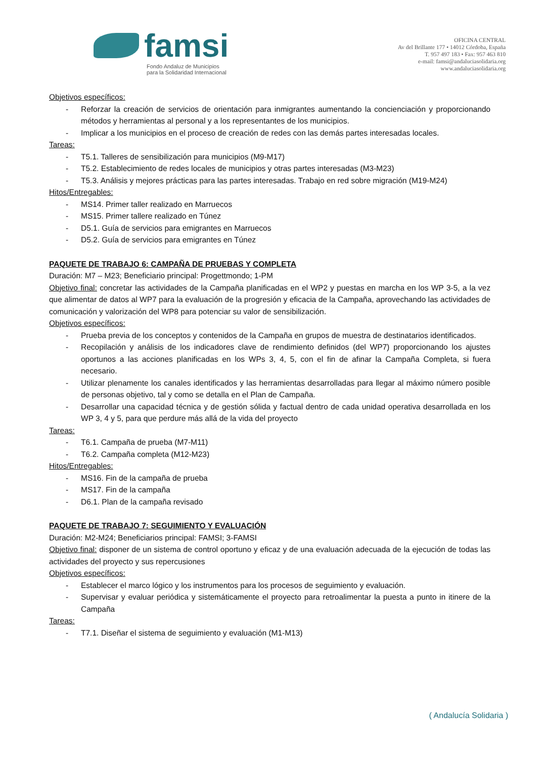famsi
Fondo Andaluz de Municipios
para la Solidaridad Internacional
OFICINA CENTRAL
Av del Brillante 177 • 14012 Córdoba, España
T. 957 497 183 • Fax: 957 463 810
e-mail: famsi@andaluciasolidaria.org
www.andaluciasolidaria.org
Objetivos específicos:
- Reforzar la creación de servicios de orientación para inmigrantes aumentando la concienciación y proporcionando métodos y herramientas al personal y a los representantes de los municipios.
- Implicar a los municipios en el proceso de creación de redes con las demás partes interesadas locales.
Tareas:
- T5.1. Talleres de sensibilización para municipios (M9-M17)
- T5.2. Establecimiento de redes locales de municipios y otras partes interesadas (M3-M23)
- T5.3. Análisis y mejores prácticas para las partes interesadas. Trabajo en red sobre migración (M19-M24)
Hitos/Entregables:
- MS14. Primer taller realizado en Marruecos
- MS15. Primer tallere realizado en Túnez
- D5.1. Guía de servicios para emigrantes en Marruecos
- D5.2. Guía de servicios para emigrantes en Túnez
PAQUETE DE TRABAJO 6: CAMPAÑA DE PRUEBAS Y COMPLETA
Duración: M7 – M23; Beneficiario principal: Progettmondo; 1-PM
Objetivo final: concretar las actividades de la Campaña planificadas en el WP2 y puestas en marcha en los WP 3-5, a la vez que alimentar de datos al WP7 para la evaluación de la progresión y eficacia de la Campaña, aprovechando las actividades de comunicación y valorización del WP8 para potenciar su valor de sensibilización.
Objetivos específicos:
- Prueba previa de los conceptos y contenidos de la Campaña en grupos de muestra de destinatarios identificados.
- Recopilación y análisis de los indicadores clave de rendimiento definidos (del WP7) proporcionando los ajustes oportunos a las acciones planificadas en los WPs 3, 4, 5, con el fin de afinar la Campaña Completa, si fuera necesario.
- Utilizar plenamente los canales identificados y las herramientas desarrolladas para llegar al máximo número posible de personas objetivo, tal y como se detalla en el Plan de Campaña.
- Desarrollar una capacidad técnica y de gestión sólida y factual dentro de cada unidad operativa desarrollada en los WP 3, 4 y 5, para que perdure más allá de la vida del proyecto
Tareas:
- T6.1. Campaña de prueba (M7-M11)
- T6.2. Campaña completa (M12-M23)
Hitos/Entregables:
- MS16. Fin de la campaña de prueba
- MS17. Fin de la campaña
- D6.1. Plan de la campaña revisado
PAQUETE DE TRABAJO 7: SEGUIMIENTO Y EVALUACIÓN
Duración: M2-M24; Beneficiarios principal: FAMSI; 3-FAMSI
Objetivo final: disponer de un sistema de control oportuno y eficaz y de una evaluación adecuada de la ejecución de todas las actividades del proyecto y sus repercusiones
Objetivos específicos:
- Establecer el marco lógico y los instrumentos para los procesos de seguimiento y evaluación.
- Supervisar y evaluar periódica y sistemáticamente el proyecto para retroalimentar la puesta a punto in itinere de la Campaña
Tareas:
- T7.1. Diseñar el sistema de seguimiento y evaluación (M1-M13)
( Andalucía Solidaria )